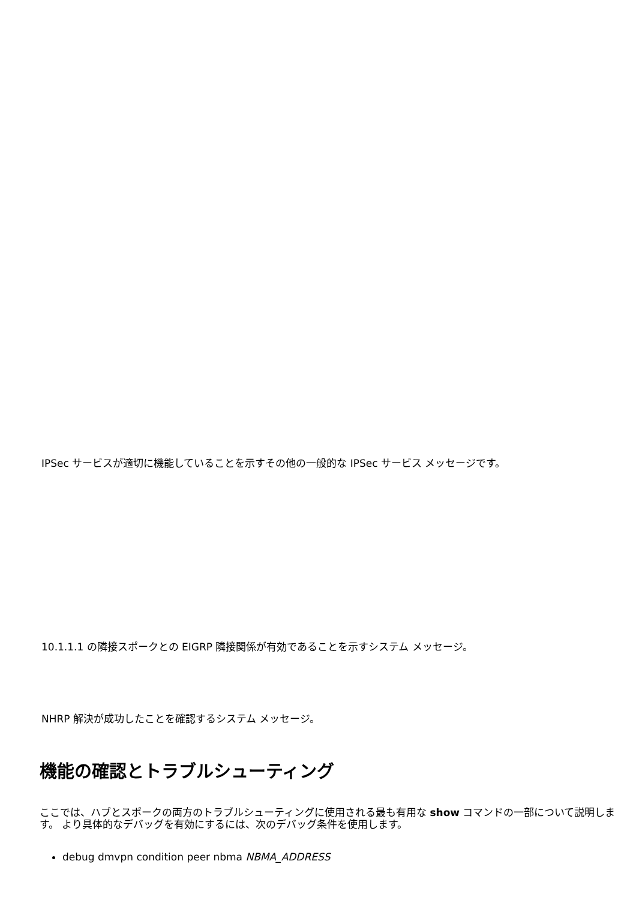IPSec サービスが適切に機能していることを示すその他の一般的な IPSec サービス メッセージです。
10.1.1.1 の隣接スポークとの EIGRP 隣接関係が有効であることを示すシステム メッセージ。
NHRP 解決が成功したことを確認するシステム メッセージ。
機能の確認とトラブルシューティング
ここでは、ハブとスポークの両方のトラブルシューティングに使用される最も有用な show コマンドの一部について説明します。 より具体的なデバッグを有効にするには、次のデバッグ条件を使用します。
debug dmvpn condition peer nbma NBMA_ADDRESS